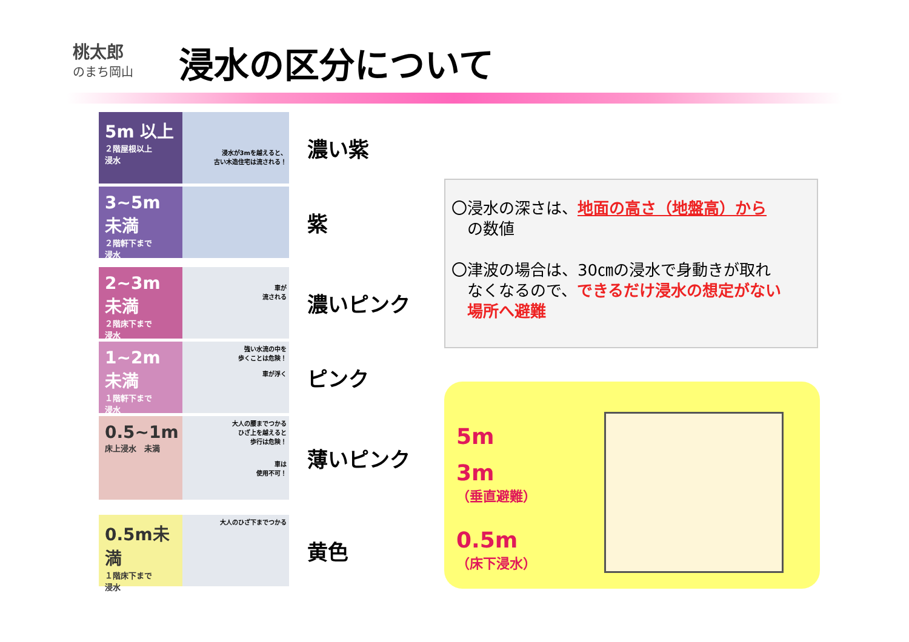桃太郎
のまち岡山
浸水の区分について
5m 以上
２階屋根以上
浸水
浸水が3mを越えると、
古い木造住宅は流される！
濃い紫
3~5m 未満
２階軒下まで
浸水
紫
2~3m 未満
２階床下まで
浸水
車が
流される
濃いピンク
1~2m 未満
１階軒下まで
浸水
強い水流の中を
歩くことは危険！
車が浮く
ピンク
0.5~1m
床上浸水　未満
大人の腰までつかる
ひざ上を越えると
歩行は危険！
車は
使用不可！
薄いピンク
0.5m未満
１階床下まで
浸水
大人のひざ下までつかる
黄色
〇浸水の深さは、地面の高さ（地盤高）から
　の数値
〇津波の場合は、30㎝の浸水で身動きが取れ
　なくなるので、できるだけ浸水の想定がない
　場所へ避難
5m
3m
（垂直避難）
0.5m
（床下浸水）